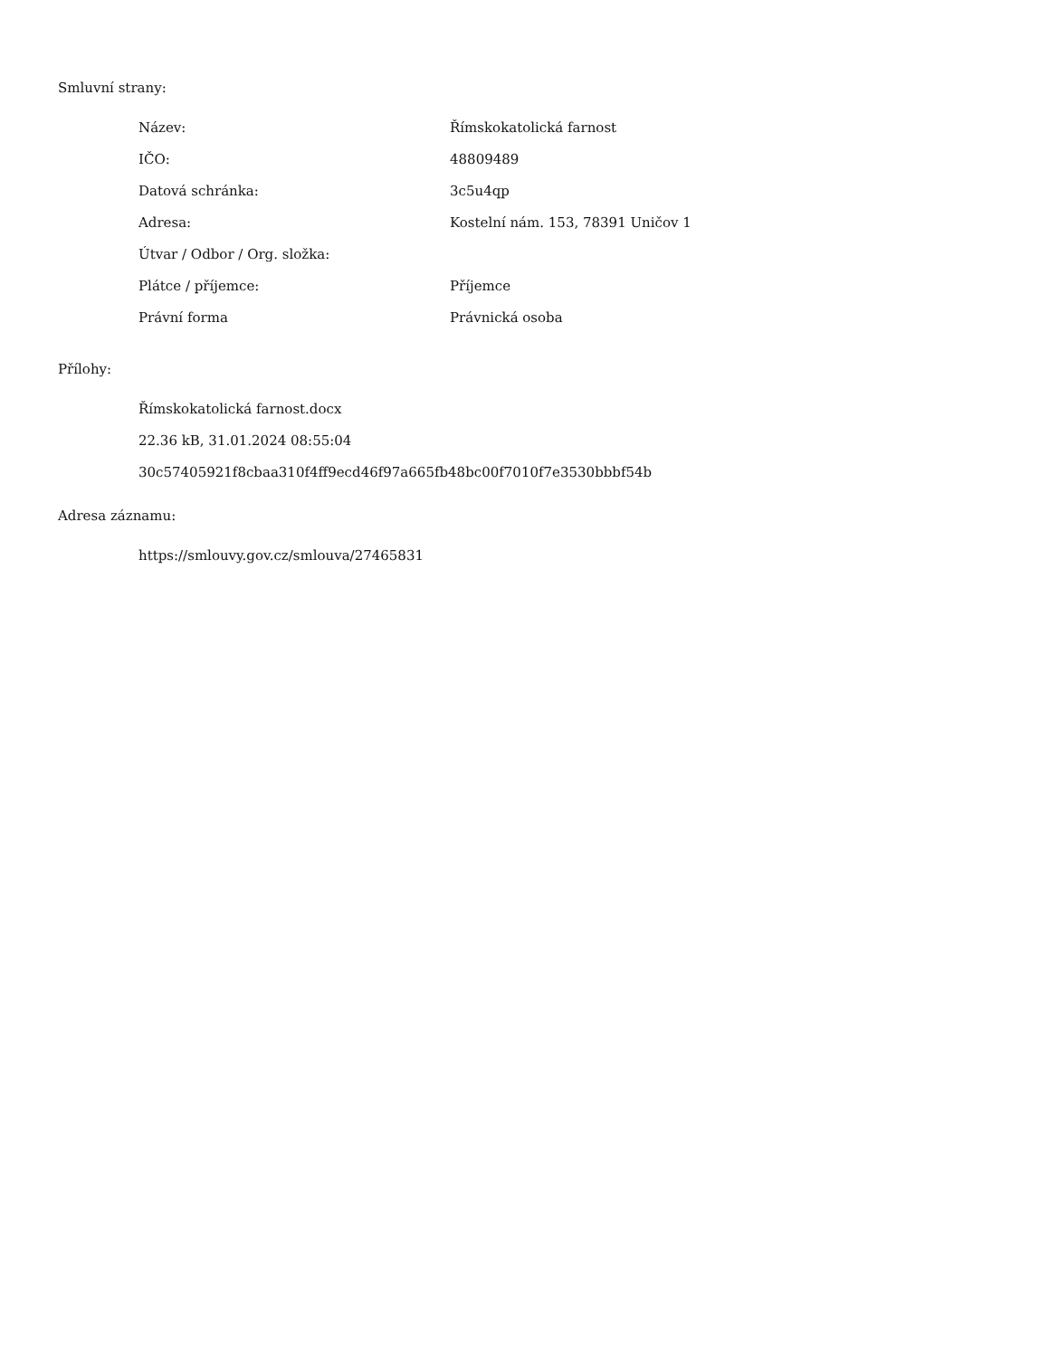Smluvní strany:
| Název: | Římskokatolická farnost |
| IČO: | 48809489 |
| Datová schránka: | 3c5u4qp |
| Adresa: | Kostelní nám. 153, 78391 Uničov 1 |
| Útvar / Odbor / Org. složka: | |
| Plátce / příjemce: | Příjemce |
| Právní forma | Právnická osoba |
Přílohy:
Římskokatolická farnost.docx
22.36 kB, 31.01.2024 08:55:04
30c57405921f8cbaa310f4ff9ecd46f97a665fb48bc00f7010f7e3530bbbf54b
Adresa záznamu:
https://smlouvy.gov.cz/smlouva/27465831